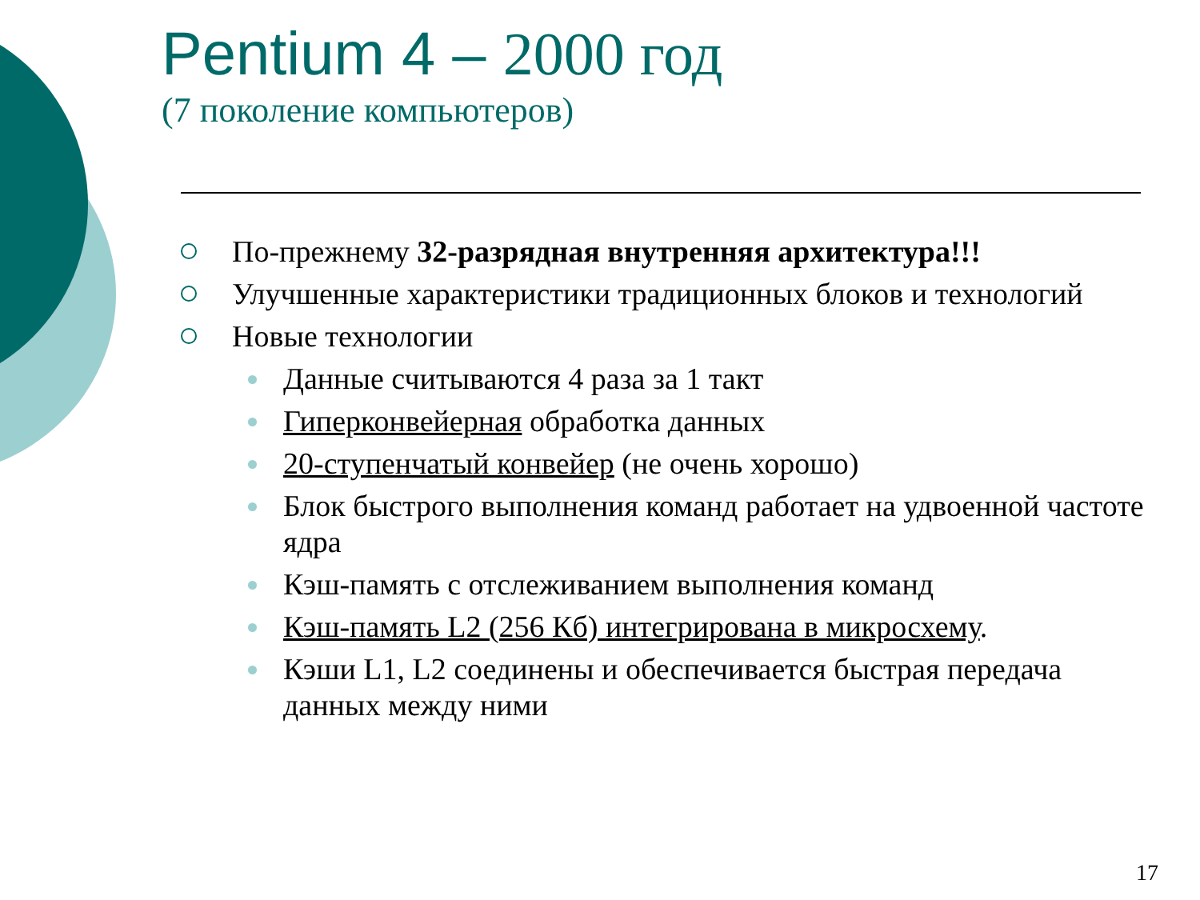Pentium 4 – 2000 год
(7 поколение компьютеров)
По-прежнему 32-разрядная внутренняя архитектура!!!
Улучшенные характеристики традиционных блоков и технологий
Новые технологии
Данные считываются 4 раза за 1 такт
Гиперконвейерная обработка данных
20-ступенчатый конвейер (не очень хорошо)
Блок быстрого выполнения команд работает на удвоенной частоте ядра
Кэш-память с отслеживанием выполнения команд
Кэш-память L2 (256 Кб) интегрирована в микросхему.
Кэши L1, L2 соединены и обеспечивается быстрая передача данных между ними
17